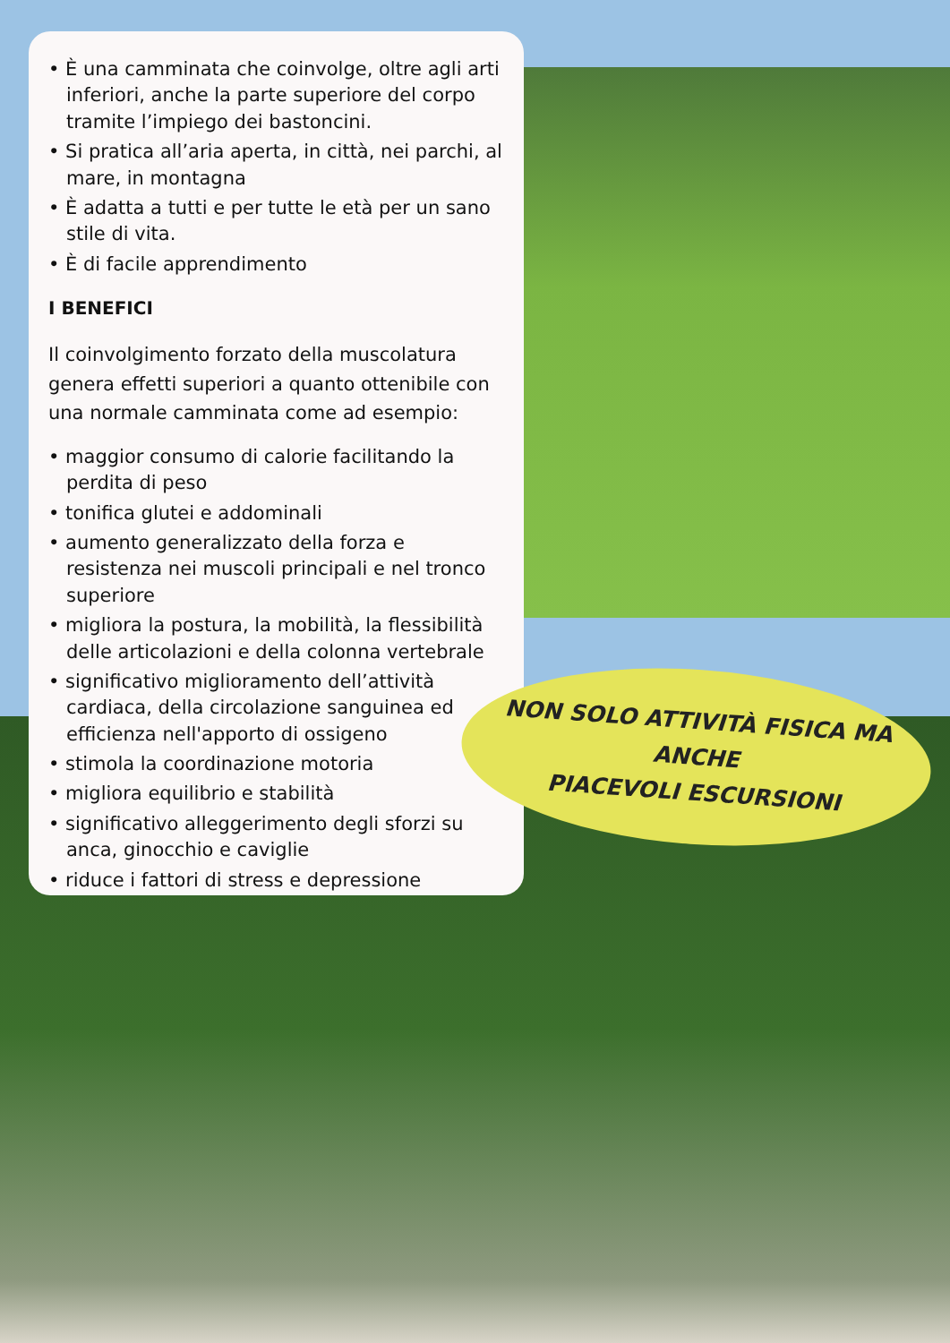• È una camminata che coinvolge, oltre agli arti inferiori, anche la parte superiore del corpo tramite l’impiego dei bastoncini.
• Si pratica all’aria aperta, in città, nei parchi, al mare, in montagna
• È adatta a tutti e per tutte le età per un sano stile di vita.
• È di facile apprendimento
I BENEFICI
Il coinvolgimento forzato della muscolatura genera effetti superiori a quanto ottenibile con una normale camminata come ad esempio:
• maggior consumo di calorie facilitando la perdita di peso
• tonifica glutei e addominali
• aumento generalizzato della forza e resistenza nei muscoli principali e nel tronco superiore
• migliora la postura, la mobilità, la flessibilità delle articolazioni e della colonna vertebrale
• significativo miglioramento dell’attività cardiaca, della circolazione sanguinea ed efficienza nell'apporto di ossigeno
• stimola la coordinazione motoria
• migliora equilibrio e stabilità
• significativo alleggerimento degli sforzi su anca, ginocchio e caviglie
• riduce i fattori di stress e depressione
NON SOLO ATTIVITÀ FISICA MA ANCHE
PIACEVOLI ESCURSIONI